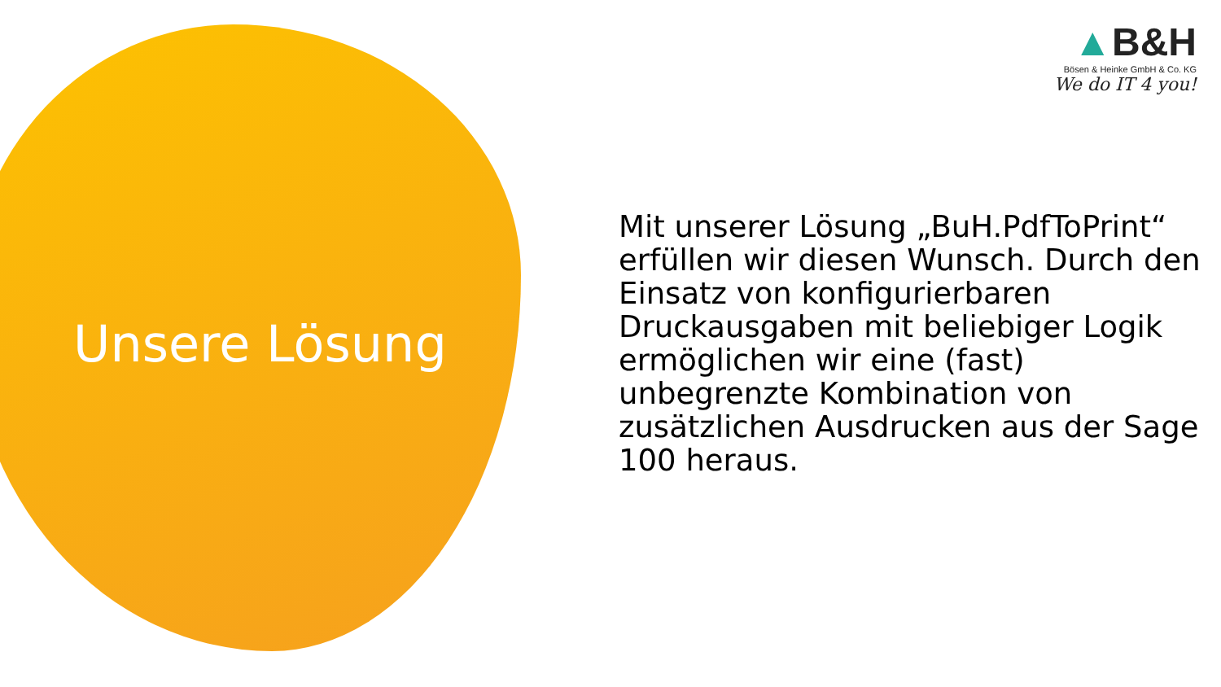▲B&H
Bösen & Heinke GmbH & Co. KG
We do IT 4 you!
Unsere Lösung
Mit unserer Lösung „BuH.PdfToPrint“ erfüllen wir diesen Wunsch. Durch den Einsatz von konfigurierbaren Druckausgaben mit beliebiger Logik ermöglichen wir eine (fast) unbegrenzte Kombination von zusätzlichen Ausdrucken aus der Sage 100 heraus.